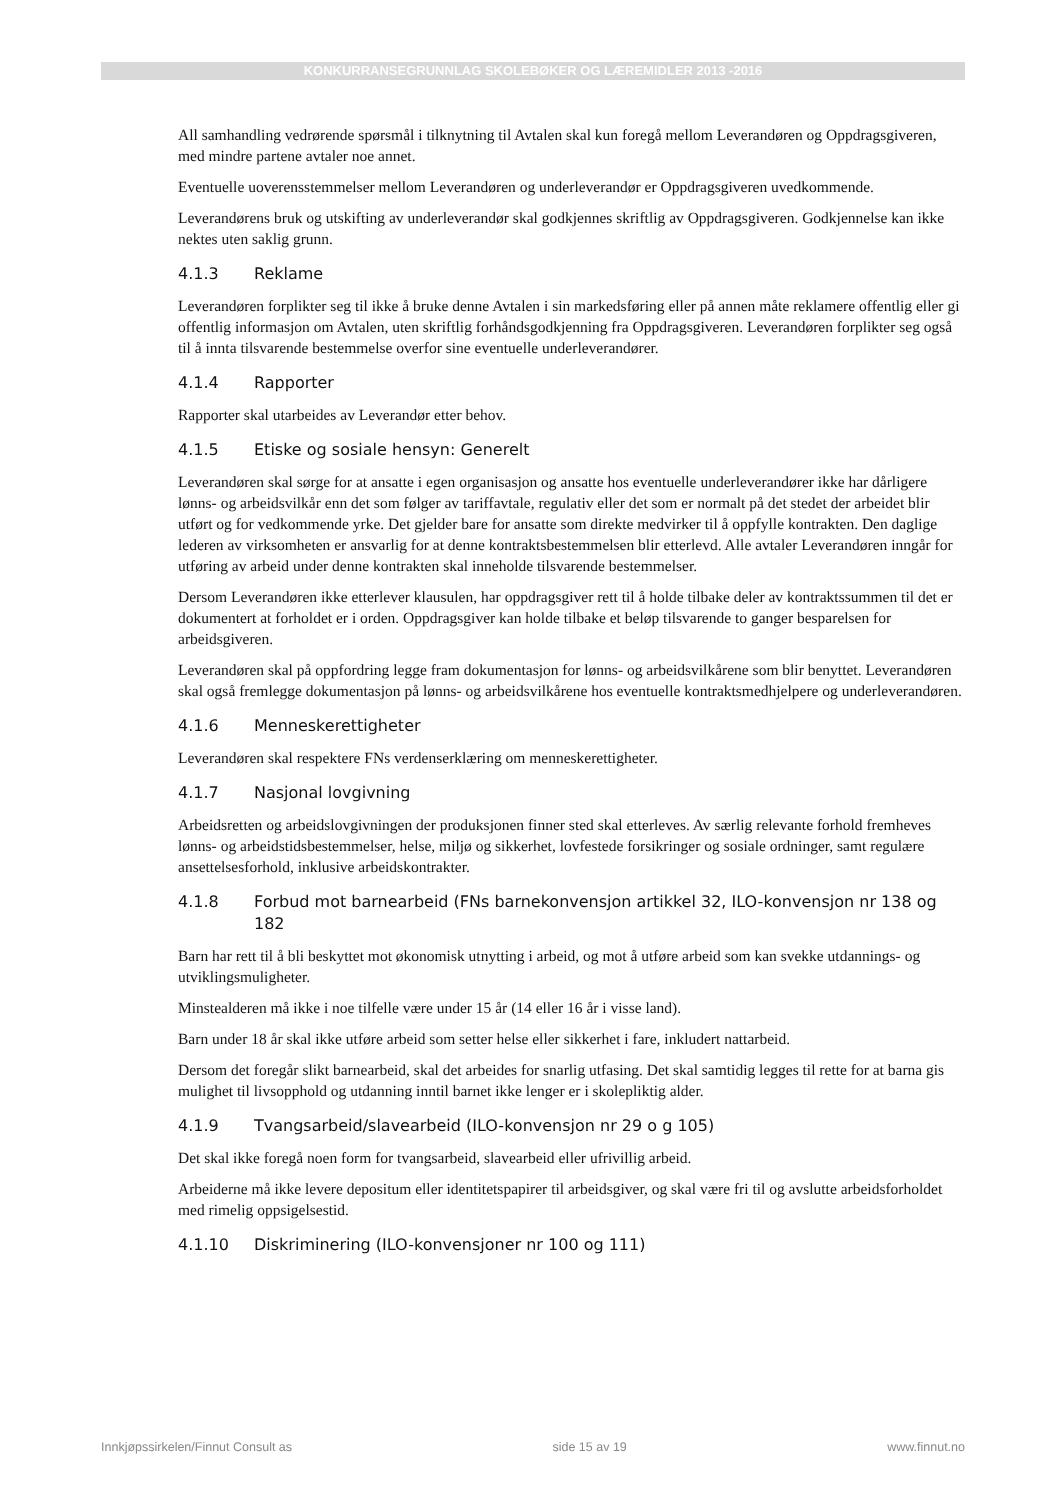KONKURRANSEGRUNNLAG SKOLEBØKER OG LÆREMIDLER 2013 -2016
All samhandling vedrørende spørsmål i tilknytning til Avtalen skal kun foregå mellom Leverandøren og Oppdragsgiveren, med mindre partene avtaler noe annet.
Eventuelle uoverensstemmelser mellom Leverandøren og underleverandør er Oppdragsgiveren uvedkommende.
Leverandørens bruk og utskifting av underleverandør skal godkjennes skriftlig av Oppdragsgiveren. Godkjennelse kan ikke nektes uten saklig grunn.
4.1.3 Reklame
Leverandøren forplikter seg til ikke å bruke denne Avtalen i sin markedsføring eller på annen måte reklamere offentlig eller gi offentlig informasjon om Avtalen, uten skriftlig forhåndsgodkjenning fra Oppdragsgiveren. Leverandøren forplikter seg også til å innta tilsvarende bestemmelse overfor sine eventuelle underleverandører.
4.1.4 Rapporter
Rapporter skal utarbeides av Leverandør etter behov.
4.1.5 Etiske og sosiale hensyn: Generelt
Leverandøren skal sørge for at ansatte i egen organisasjon og ansatte hos eventuelle underleverandører ikke har dårligere lønns- og arbeidsvilkår enn det som følger av tariffavtale, regulativ eller det som er normalt på det stedet der arbeidet blir utført og for vedkommende yrke. Det gjelder bare for ansatte som direkte medvirker til å oppfylle kontrakten. Den daglige lederen av virksomheten er ansvarlig for at denne kontraktsbestemmelsen blir etterlevd. Alle avtaler Leverandøren inngår for utføring av arbeid under denne kontrakten skal inneholde tilsvarende bestemmelser.
Dersom Leverandøren ikke etterlever klausulen, har oppdragsgiver rett til å holde tilbake deler av kontraktssummen til det er dokumentert at forholdet er i orden. Oppdragsgiver kan holde tilbake et beløp tilsvarende to ganger besparelsen for arbeidsgiveren.
Leverandøren skal på oppfordring legge fram dokumentasjon for lønns- og arbeidsvilkårene som blir benyttet. Leverandøren skal også fremlegge dokumentasjon på lønns- og arbeidsvilkårene hos eventuelle kontraktsmedhjelpere og underleverandøren.
4.1.6 Menneskerettigheter
Leverandøren skal respektere FNs verdenserklæring om menneskerettigheter.
4.1.7 Nasjonal lovgivning
Arbeidsretten og arbeidslovgivningen der produksjonen finner sted skal etterleves. Av særlig relevante forhold fremheves lønns- og arbeidstidsbestemmelser, helse, miljø og sikkerhet, lovfestede forsikringer og sosiale ordninger, samt regulære ansettelsesforhold, inklusive arbeidskontrakter.
4.1.8 Forbud mot barnearbeid (FNs barnekonvensjon artikkel 32, ILO-konvensjon nr 138 og 182
Barn har rett til å bli beskyttet mot økonomisk utnytting i arbeid, og mot å utføre arbeid som kan svekke utdannings- og utviklingsmuligheter.
Minstealderen må ikke i noe tilfelle være under 15 år (14 eller 16 år i visse land).
Barn under 18 år skal ikke utføre arbeid som setter helse eller sikkerhet i fare, inkludert nattarbeid.
Dersom det foregår slikt barnearbeid, skal det arbeides for snarlig utfasing. Det skal samtidig legges til rette for at barna gis mulighet til livsopphold og utdanning inntil barnet ikke lenger er i skolepliktig alder.
4.1.9 Tvangsarbeid/slavearbeid (ILO-konvensjon nr 29 o g 105)
Det skal ikke foregå noen form for tvangsarbeid, slavearbeid eller ufrivillig arbeid.
Arbeiderne må ikke levere depositum eller identitetspapirer til arbeidsgiver, og skal være fri til og avslutte arbeidsforholdet med rimelig oppsigelsestid.
4.1.10 Diskriminering (ILO-konvensjoner nr 100 og 111)
Innkjøpssirkelen/Finnut Consult as side 15 av 19 www.finnut.no